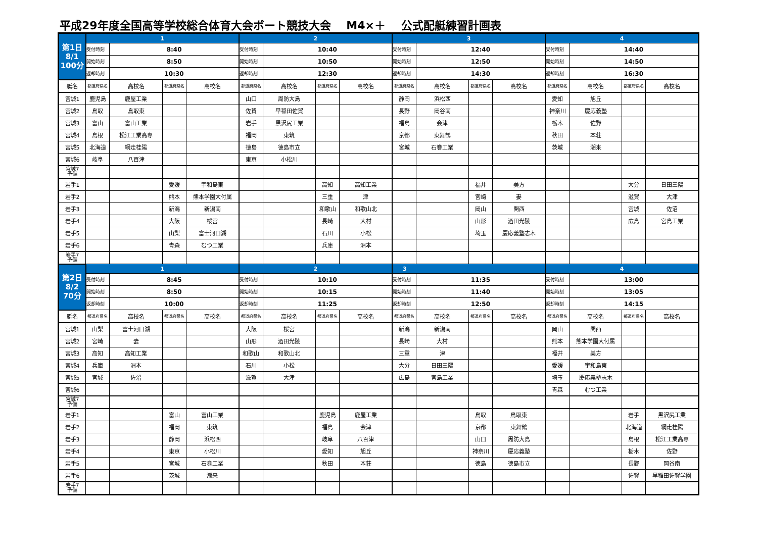平成29年度全国高等学校総合体育大会ボート競技大会 M4×＋ 公式配艇練習計画表
| 第1日 8/1 100分 | 1 | | | | 2 | | | | 3 | | | | 4 | | | |
| | 受付時刻 | 8:40 | | | 受付時刻 | 10:40 | | | 受付時刻 | 12:40 | | | 受付時刻 | 14:40 | | |
| | 開始時刻 | 8:50 | | | 開始時刻 | 10:50 | | | 開始時刻 | 12:50 | | | 開始時刻 | 14:50 | | |
| | 返却時刻 | 10:30 | | | 返却時刻 | 12:30 | | | 返却時刻 | 14:30 | | | 返却時刻 | 16:30 | | |
| 艇名 | 都道府県名 | 高校名 | 都道府県名 | 高校名 | 都道府県名 | 高校名 | 都道府県名 | 高校名 | 都道府県名 | 高校名 | 都道府県名 | 高校名 | 都道府県名 | 高校名 | 都道府県名 | 高校名 |
| 宮城1 | 鹿児島 | 鹿屋工業 | | | 山口 | 周防大島 | | | 静岡 | 浜松西 | | | 愛知 | 旭丘 | | |
| 宮城2 | 鳥取 | 鳥取東 | | | 佐賀 | 早稲田佐賀 | | | 長野 | 岡谷南 | | | 神奈川 | 慶応義塾 | | |
| 宮城3 | 富山 | 富山工業 | | | 岩手 | 黒沢尻工業 | | | 福島 | 会津 | | | 栃木 | 佐野 | | |
| 宮城4 | 島根 | 松江工業高専 | | | 福岡 | 東筑 | | | 京都 | 東舞鶴 | | | 秋田 | 本荘 | | |
| 宮城5 | 北海道 | 網走桂陽 | | | 徳島 | 徳島市立 | | | 宮城 | 石巻工業 | | | 茨城 | 潮来 | | |
| 宮城6 | 岐阜 | 八百津 | | | 東京 | 小松川 | | | | | | | | | | |
| 宮城7 予備 | | | | | | | | | | | | | | | | |
| 岩手1 | | | 愛媛 | 宇和島東 | | | 高知 | 高知工業 | | | 福井 | 美方 | | | 大分 | 日田三隈 |
| 岩手2 | | | 熊本 | 熊本学園大付属 | | | 三重 | 津 | | | 宮崎 | 妻 | | | 滋賀 | 大津 |
| 岩手3 | | | 新潟 | 新潟南 | | | 和歌山 | 和歌山北 | | | 岡山 | 関西 | | | 宮城 | 佐沼 |
| 岩手4 | | | 大阪 | 桜宮 | | | 長崎 | 大村 | | | 山形 | 酒田光陵 | | | 広島 | 宮島工業 |
| 岩手5 | | | 山梨 | 富士河口湖 | | | 石川 | 小松 | | | 埼玉 | 慶応義塾志木 | | | | |
| 岩手6 | | | 青森 | むつ工業 | | | 兵庫 | 洲本 | | | | | | | | |
| 岩手7 予備 | | | | | | | | | | | | | | | | |
| 第2日 8/2 70分 | 1 | | | | 2 | | | | 3 | | | | 4 | | | |
| | 受付時刻 | 8:45 | | | 受付時刻 | 10:10 | | | 受付時刻 | 11:35 | | | 受付時刻 | 13:00 | | |
| | 開始時刻 | 8:50 | | | 開始時刻 | 10:15 | | | 開始時刻 | 11:40 | | | 開始時刻 | 13:05 | | |
| | 返却時刻 | 10:00 | | | 返却時刻 | 11:25 | | | 返却時刻 | 12:50 | | | 返却時刻 | 14:15 | | |
| 艇名 | 都道府県名 | 高校名 | 都道府県名 | 高校名 | 都道府県名 | 高校名 | 都道府県名 | 高校名 | 都道府県名 | 高校名 | 都道府県名 | 高校名 | 都道府県名 | 高校名 | 都道府県名 | 高校名 |
| 宮城1 | 山梨 | 富士河口湖 | | | 大阪 | 桜宮 | | | 新潟 | 新潟南 | | | 岡山 | 関西 | | |
| 宮城2 | 宮崎 | 妻 | | | 山形 | 酒田光陵 | | | 長崎 | 大村 | | | 熊本 | 熊本学園大付属 | | |
| 宮城3 | 高知 | 高知工業 | | | 和歌山 | 和歌山北 | | | 三重 | 津 | | | 福井 | 美方 | | |
| 宮城4 | 兵庫 | 洲本 | | | 石川 | 小松 | | | 大分 | 日田三隈 | | | 愛媛 | 宇和島東 | | |
| 宮城5 | 宮城 | 佐沼 | | | 滋賀 | 大津 | | | 広島 | 宮島工業 | | | 埼玉 | 慶応義塾志木 | | |
| 宮城6 | | | | | | | | | | | | | 青森 | むつ工業 | | |
| 宮城7 予備 | | | | | | | | | | | | | | | | |
| 岩手1 | | | 富山 | 富山工業 | | | 鹿児島 | 鹿屋工業 | | | 鳥取 | 鳥取東 | | | 岩手 | 黒沢尻工業 |
| 岩手2 | | | 福岡 | 東筑 | | | 福島 | 会津 | | | 京都 | 東舞鶴 | | | 北海道 | 網走桂陽 |
| 岩手3 | | | 静岡 | 浜松西 | | | 岐阜 | 八百津 | | | 山口 | 周防大島 | | | 島根 | 松江工業高専 |
| 岩手4 | | | 東京 | 小松川 | | | 愛知 | 旭丘 | | | 神奈川 | 慶応義塾 | | | 栃木 | 佐野 |
| 岩手5 | | | 宮城 | 石巻工業 | | | 秋田 | 本荘 | | | 徳島 | 徳島市立 | | | 長野 | 岡谷南 |
| 岩手6 | | | 茨城 | 潮来 | | | | | | | | | | | 佐賀 | 早稲田佐賀学園 |
| 岩手7 予備 | | | | | | | | | | | | | | | | |